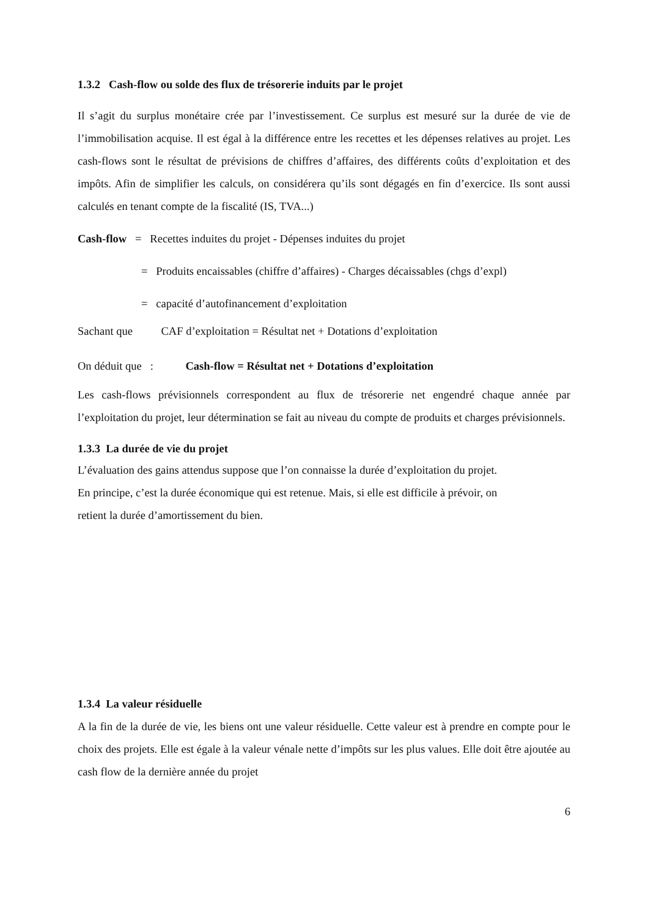1.3.2 Cash-flow ou solde des flux de trésorerie induits par le projet
Il s’agit du surplus monétaire crée par l’investissement. Ce surplus est mesuré sur la durée de vie de l’immobilisation acquise. Il est égal à la différence entre les recettes et les dépenses relatives au projet. Les cash-flows sont le résultat de prévisions de chiffres d’affaires, des différents coûts d’exploitation et des impôts. Afin de simplifier les calculs, on considérera qu’ils sont dégagés en fin d’exercice. Ils sont aussi calculés en tenant compte de la fiscalité (IS, TVA...)
Cash-flow = Recettes induites du projet - Dépenses induites du projet
= Produits encaissables (chiffre d’affaires) - Charges décaissables (chgs d’expl)
= capacité d’autofinancement d’exploitation
Sachant que CAF d’exploitation = Résultat net + Dotations d’exploitation
On déduit que : Cash-flow = Résultat net + Dotations d’exploitation
Les cash-flows prévisionnels correspondent au flux de trésorerie net engendré chaque année par l’exploitation du projet, leur détermination se fait au niveau du compte de produits et charges prévisionnels.
1.3.3 La durée de vie du projet
L’évaluation des gains attendus suppose que l’on connaisse la durée d’exploitation du projet.
En principe, c’est la durée économique qui est retenue. Mais, si elle est difficile à prévoir, on
retient la durée d’amortissement du bien.
1.3.4 La valeur résiduelle
A la fin de la durée de vie, les biens ont une valeur résiduelle. Cette valeur est à prendre en compte pour le choix des projets. Elle est égale à la valeur vénale nette d’impôts sur les plus values. Elle doit être ajoutée au cash flow de la dernière année du projet
6